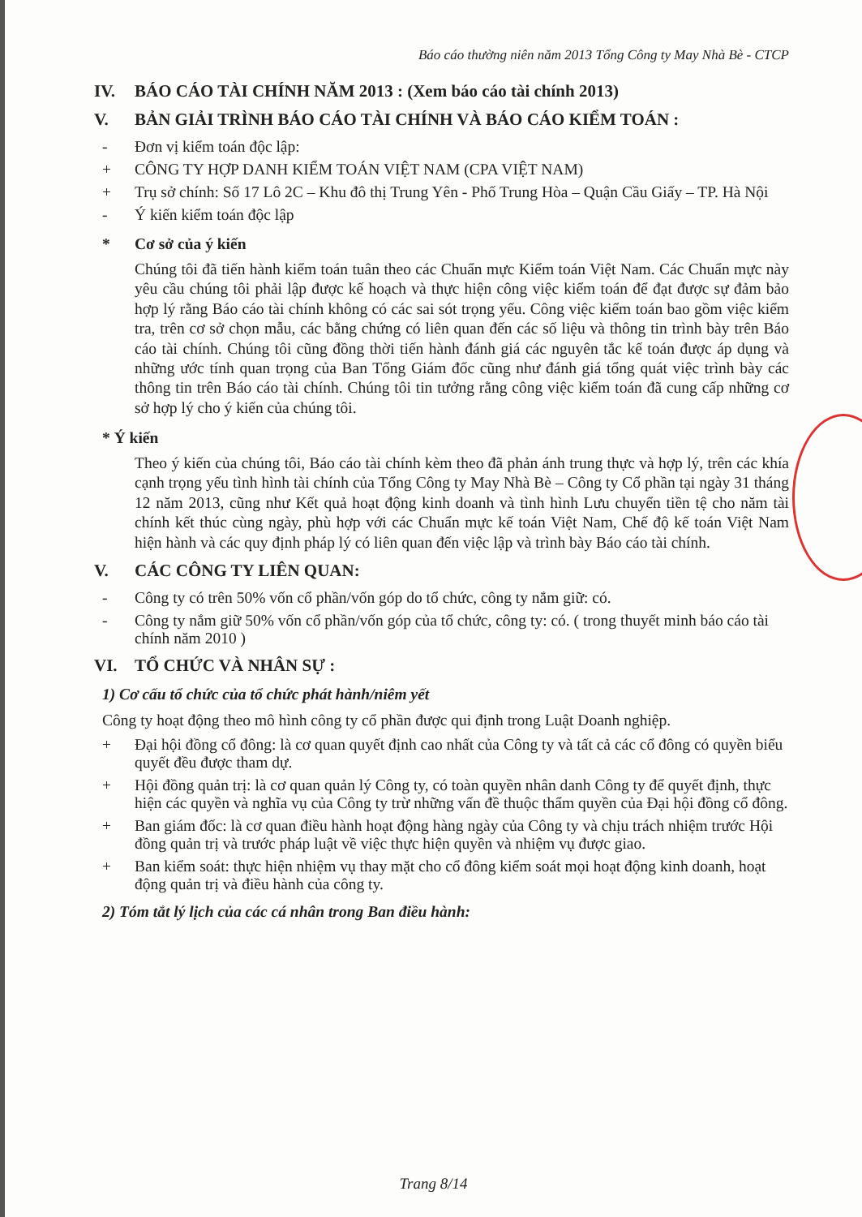Báo cáo thường niên năm 2013 Tổng Công ty May Nhà Bè - CTCP
IV. BÁO CÁO TÀI CHÍNH NĂM 2013 : (Xem báo cáo tài chính 2013)
V. BẢN GIẢI TRÌNH BÁO CÁO TÀI CHÍNH VÀ BÁO CÁO KIỂM TOÁN :
- Đơn vị kiểm toán độc lập:
+ CÔNG TY HỢP DANH KIỂM TOÁN VIỆT NAM (CPA VIỆT NAM)
+ Trụ sở chính: Số 17 Lô 2C – Khu đô thị Trung Yên - Phố Trung Hòa – Quận Cầu Giấy – TP. Hà Nội
- Ý kiến kiểm toán độc lập
* Cơ sở của ý kiến
Chúng tôi đã tiến hành kiểm toán tuân theo các Chuẩn mực Kiểm toán Việt Nam. Các Chuẩn mực này yêu cầu chúng tôi phải lập được kế hoạch và thực hiện công việc kiểm toán để đạt được sự đảm bảo hợp lý rằng Báo cáo tài chính không có các sai sót trọng yếu. Công việc kiểm toán bao gồm việc kiểm tra, trên cơ sở chọn mẫu, các bằng chứng có liên quan đến các số liệu và thông tin trình bày trên Báo cáo tài chính. Chúng tôi cũng đồng thời tiến hành đánh giá các nguyên tắc kế toán được áp dụng và những ước tính quan trọng của Ban Tổng Giám đốc cũng như đánh giá tổng quát việc trình bày các thông tin trên Báo cáo tài chính. Chúng tôi tin tưởng rằng công việc kiểm toán đã cung cấp những cơ sở hợp lý cho ý kiến của chúng tôi.
* Ý kiến
Theo ý kiến của chúng tôi, Báo cáo tài chính kèm theo đã phản ánh trung thực và hợp lý, trên các khía cạnh trọng yếu tình hình tài chính của Tổng Công ty May Nhà Bè – Công ty Cổ phần tại ngày 31 tháng 12 năm 2013, cũng như Kết quả hoạt động kinh doanh và tình hình Lưu chuyển tiền tệ cho năm tài chính kết thúc cùng ngày, phù hợp với các Chuẩn mực kế toán Việt Nam, Chế độ kế toán Việt Nam hiện hành và các quy định pháp lý có liên quan đến việc lập và trình bày Báo cáo tài chính.
V. CÁC CÔNG TY LIÊN QUAN:
- Công ty có trên 50% vốn cổ phần/vốn góp do tổ chức, công ty nắm giữ: có.
- Công ty nắm giữ 50% vốn cổ phần/vốn góp của tổ chức, công ty: có. ( trong thuyết minh báo cáo tài chính năm 2010 )
VI. TỔ CHỨC VÀ NHÂN SỰ :
1) Cơ cấu tổ chức của tổ chức phát hành/niêm yết
Công ty hoạt động theo mô hình công ty cổ phần được qui định trong Luật Doanh nghiệp.
+ Đại hội đồng cổ đông: là cơ quan quyết định cao nhất của Công ty và tất cả các cổ đông có quyền biểu quyết đều được tham dự.
+ Hội đồng quản trị: là cơ quan quản lý Công ty, có toàn quyền nhân danh Công ty để quyết định, thực hiện các quyền và nghĩa vụ của Công ty trừ những vấn đề thuộc thẩm quyền của Đại hội đồng cổ đông.
+ Ban giám đốc: là cơ quan điều hành hoạt động hàng ngày của Công ty và chịu trách nhiệm trước Hội đồng quản trị và trước pháp luật về việc thực hiện quyền và nhiệm vụ được giao.
+ Ban kiểm soát: thực hiện nhiệm vụ thay mặt cho cổ đông kiểm soát mọi hoạt động kinh doanh, hoạt động quản trị và điều hành của công ty.
2) Tóm tắt lý lịch của các cá nhân trong Ban điều hành:
Trang 8/14